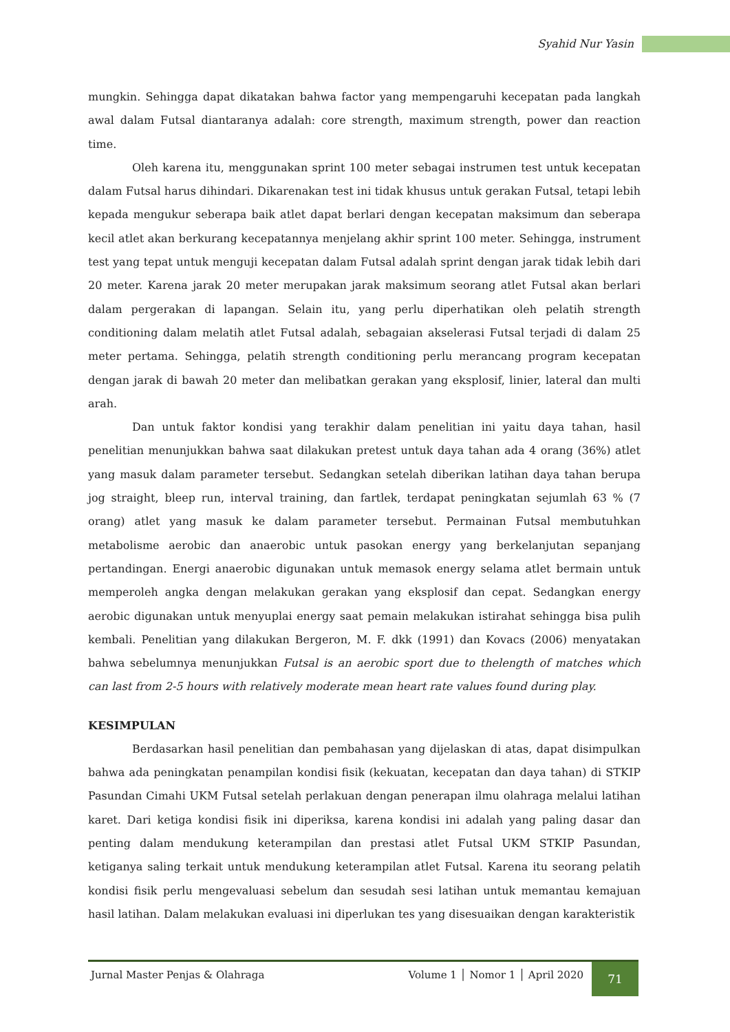Syahid Nur Yasin
mungkin. Sehingga dapat dikatakan bahwa factor yang mempengaruhi kecepatan pada langkah awal dalam Futsal diantaranya adalah: core strength, maximum strength, power dan reaction time.
Oleh karena itu, menggunakan sprint 100 meter sebagai instrumen test untuk kecepatan dalam Futsal harus dihindari. Dikarenakan test ini tidak khusus untuk gerakan Futsal, tetapi lebih kepada mengukur seberapa baik atlet dapat berlari dengan kecepatan maksimum dan seberapa kecil atlet akan berkurang kecepatannya menjelang akhir sprint 100 meter. Sehingga, instrument test yang tepat untuk menguji kecepatan dalam Futsal adalah sprint dengan jarak tidak lebih dari 20 meter. Karena jarak 20 meter merupakan jarak maksimum seorang atlet Futsal akan berlari dalam pergerakan di lapangan. Selain itu, yang perlu diperhatikan oleh pelatih strength conditioning dalam melatih atlet Futsal adalah, sebagaian akselerasi Futsal terjadi di dalam 25 meter pertama. Sehingga, pelatih strength conditioning perlu merancang program kecepatan dengan jarak di bawah 20 meter dan melibatkan gerakan yang eksplosif, linier, lateral dan multi arah.
Dan untuk faktor kondisi yang terakhir dalam penelitian ini yaitu daya tahan, hasil penelitian menunjukkan bahwa saat dilakukan pretest untuk daya tahan ada 4 orang (36%) atlet yang masuk dalam parameter tersebut. Sedangkan setelah diberikan latihan daya tahan berupa jog straight, bleep run, interval training, dan fartlek, terdapat peningkatan sejumlah 63 % (7 orang) atlet yang masuk ke dalam parameter tersebut. Permainan Futsal membutuhkan metabolisme aerobic dan anaerobic untuk pasokan energy yang berkelanjutan sepanjang pertandingan. Energi anaerobic digunakan untuk memasok energy selama atlet bermain untuk memperoleh angka dengan melakukan gerakan yang eksplosif dan cepat. Sedangkan energy aerobic digunakan untuk menyuplai energy saat pemain melakukan istirahat sehingga bisa pulih kembali. Penelitian yang dilakukan Bergeron, M. F. dkk (1991) dan Kovacs (2006) menyatakan bahwa sebelumnya menunjukkan Futsal is an aerobic sport due to thelength of matches which can last from 2-5 hours with relatively moderate mean heart rate values found during play.
KESIMPULAN
Berdasarkan hasil penelitian dan pembahasan yang dijelaskan di atas, dapat disimpulkan bahwa ada peningkatan penampilan kondisi fisik (kekuatan, kecepatan dan daya tahan) di STKIP Pasundan Cimahi UKM Futsal setelah perlakuan dengan penerapan ilmu olahraga melalui latihan karet. Dari ketiga kondisi fisik ini diperiksa, karena kondisi ini adalah yang paling dasar dan penting dalam mendukung keterampilan dan prestasi atlet Futsal UKM STKIP Pasundan, ketiganya saling terkait untuk mendukung keterampilan atlet Futsal. Karena itu seorang pelatih kondisi fisik perlu mengevaluasi sebelum dan sesudah sesi latihan untuk memantau kemajuan hasil latihan. Dalam melakukan evaluasi ini diperlukan tes yang disesuaikan dengan karakteristik
Jurnal Master Penjas & Olahraga Volume 1 │ Nomor 1 │ April 2020
71